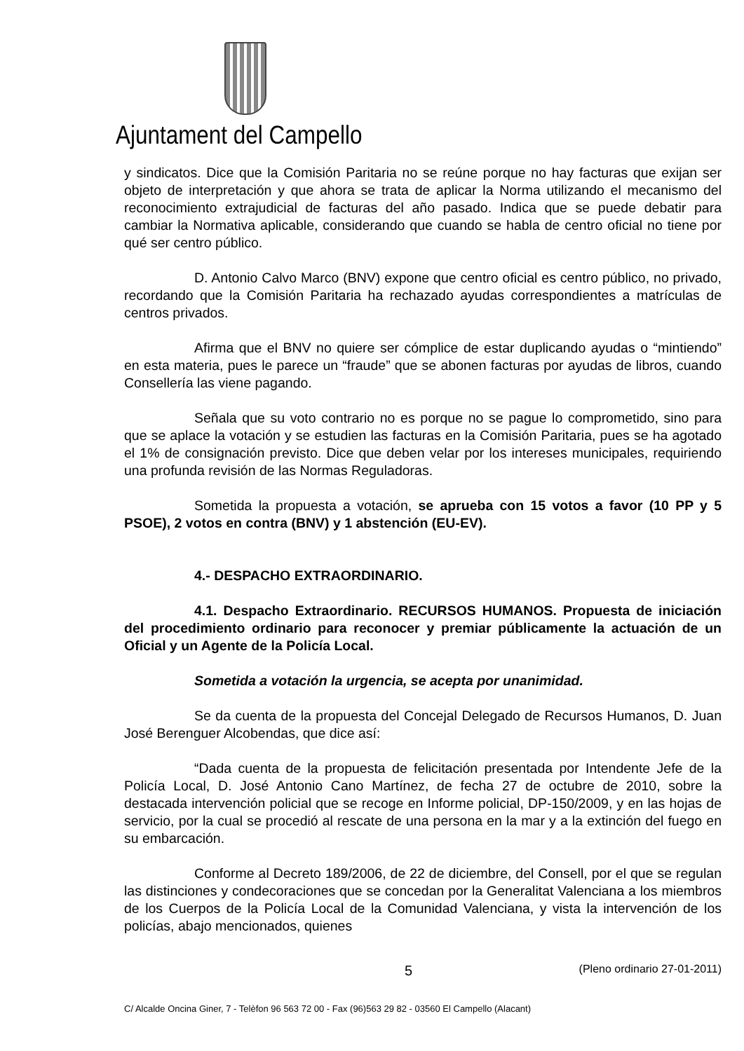Ajuntament del Campello
y sindicatos. Dice que la Comisión Paritaria no se reúne porque no hay facturas que exijan ser objeto de interpretación y que ahora se trata de aplicar la Norma utilizando el mecanismo del reconocimiento extrajudicial de facturas del año pasado. Indica que se puede debatir para cambiar la Normativa aplicable, considerando que cuando se habla de centro oficial no tiene por qué ser centro público.
D. Antonio Calvo Marco (BNV) expone que centro oficial es centro público, no privado, recordando que la Comisión Paritaria ha rechazado ayudas correspondientes a matrículas de centros privados.
Afirma que el BNV no quiere ser cómplice de estar duplicando ayudas o “mintiendo” en esta materia, pues le parece un “fraude” que se abonen facturas por ayudas de libros, cuando Consellería las viene pagando.
Señala que su voto contrario no es porque no se pague lo comprometido, sino para que se aplace la votación y se estudien las facturas en la Comisión Paritaria, pues se ha agotado el 1% de consignación previsto. Dice que deben velar por los intereses municipales, requiriendo una profunda revisión de las Normas Reguladoras.
Sometida la propuesta a votación, se aprueba con 15 votos a favor (10 PP y 5 PSOE), 2 votos en contra (BNV) y 1 abstención (EU-EV).
4.- DESPACHO EXTRAORDINARIO.
4.1. Despacho Extraordinario. RECURSOS HUMANOS. Propuesta de iniciación del procedimiento ordinario para reconocer y premiar públicamente la actuación de un Oficial y un Agente de la Policía Local.
Sometida a votación la urgencia, se acepta por unanimidad.
Se da cuenta de la propuesta del Concejal Delegado de Recursos Humanos, D. Juan José Berenguer Alcobendas, que dice así:
“Dada cuenta de la propuesta de felicitación presentada por Intendente Jefe de la Policía Local, D. José Antonio Cano Martínez, de fecha 27 de octubre de 2010, sobre la destacada intervención policial que se recoge en Informe policial, DP-150/2009, y en las hojas de servicio, por la cual se procedió al rescate de una persona en la mar y a la extinción del fuego en su embarcación.
Conforme al Decreto 189/2006, de 22 de diciembre, del Consell, por el que se regulan las distinciones y condecoraciones que se concedan por la Generalitat Valenciana a los miembros de los Cuerpos de la Policía Local de la Comunidad Valenciana, y vista la intervención de los policías, abajo mencionados, quienes
5 (Pleno ordinario 27-01-2011)
C/ Alcalde Oncina Giner, 7 - Telèfon 96 563 72 00 - Fax (96)563 29 82 - 03560 El Campello (Alacant)